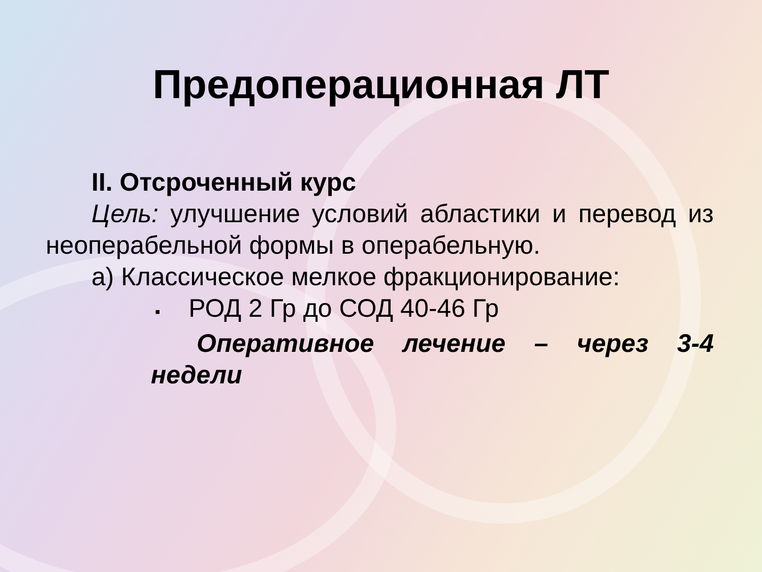Предоперационная ЛТ
II. Отсроченный курс
Цель: улучшение условий абластики и перевод из неоперабельной формы в операбельную.
а) Классическое мелкое фракционирование:
▪ РОД 2 Гр до СОД 40-46 Гр
Оперативное лечение – через 3-4 недели